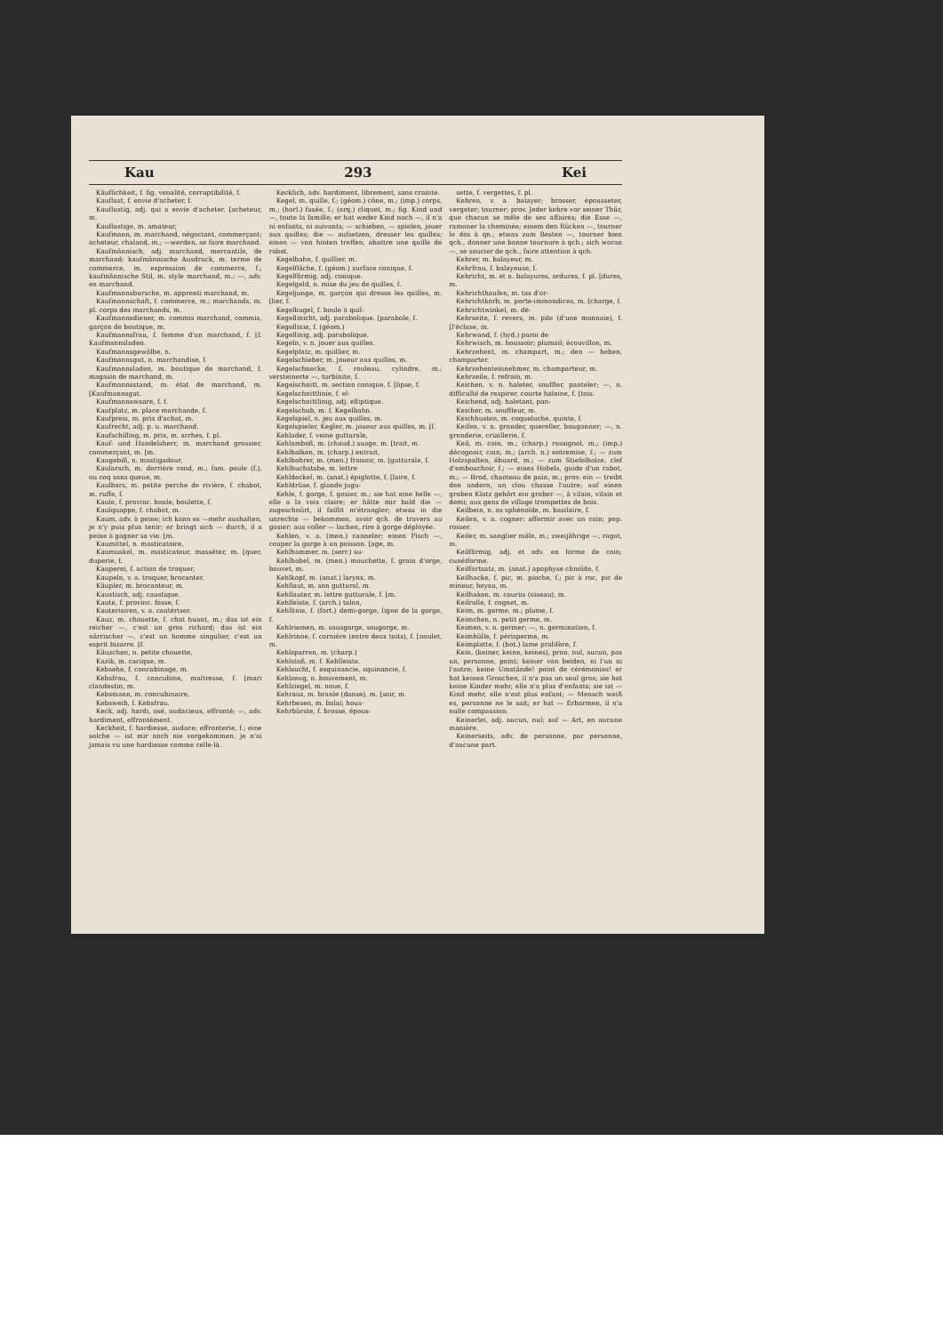Kau 293 Kei
Käuflichkeit, f. fig. venalité, corruptibilité, f.
Kauflust, f. envie d'acheter, f.
Kauflustig, adj. qui a envie d'acheter. [acheteur, m.
Kauflustige, m. amateur,
Kaufmann, m. marchand, négociant, commerçant; acheteur, chaland, m.; —werden, se faire marchand.
Kaufmännisch, adj. marchand, mercantile, de marchand; kaufmännische Ausdruck, m. terme de commerce, m. expression de commerce, f.; kaufmännische Stil, m. style marchand, m.; —, adv. en marchand.
Kaufmannsbursche, m. apprenti marchand, m.
Kaufmannschaft, f. commerce, m.; marchands, m. pl. corps des marchands, m.
Kaufmannsdiener, m. commis marchand, commis, garçon de boutique, m.
Kaufmannsfrau, f. femme d'un marchand, f. [f. Kaufmannsladen.
Kaufmannsgewölbe, n.
Kaufmannsgut, n. marchandise, f.
Kaufmannsladen, m. boutique de marchand, f. magasin de marchand, m.
Kaufmannsstand, m. état de marchand, m. [Kaufmannsgut.
Kaufmannswaare, f. f.
Kaufplatz, m. place marchande, f.
Kaufpreis, m. prix d'achat, m.
Kaufrecht, adj. p. u. marchand.
Kaufschilling, m. prix, m. arrhes, f. pl.
Kauf- und Handelsherr, m. marchand grossier, commerçant, m. [m.
Kaugebiß, n. mastigadour,
Kaularsch, m. derrière rond, m.; fam. poule (f.), ou coq sans queue, m.
Kaulbars, m. petite perche de rivière, f. chabot, m. ruffe, f.
Kaule, f. provinc. boule, boulette, f.
Kaulquappe, f. chabot, m.
Kaum, adv. à peine; ich kann es —mehr aushalten, je n'y puis plus tenir; er bringt sich — durch, il a peine à gagner sa vie. [m.
Kaumittel, n. masticatoire,
Kaumuskel, m. masticateur, masséter, m. [quer, duperie, f.
Kauperei, f. action de troquer,
Kaupeln, v. a. troquer, brocanter.
Käupler, m. brocanteur, m.
Kaustisch, adj. caustique.
Kaute, f. provinc. fosse, f.
Kauterisiren, v. a. cautériser.
Kauz, m. chouette, f. chat huant, m.; das ist ein reicher —, c'est un gros richard; das ist ein närrischer —, c'est un homme singulier, c'est un esprit bizarre. [f.
Käuzchen, n. petite chouette,
Kazik, m. cacique, m.
Kebsehe, f. concubinage, m.
Kebsfrau, f. concubine, maîtresse, f. [mari clandestin, m.
Kebsmann, m. concubinaire,
Kebsweib, f. Kebsfrau.
Keck, adj. hardi, osé, audacieux, effronté; —, adv. hardiment, effrontément.
Keckheit, f. hardiesse, audace; effronterie, f.; eine solche — ist mir noch nie vorgekommen, je n'ai jamais vu une hardiesse comme celle-là.
Kecklich, adv. hardiment, librement, sans crainte.
Kegel, m. quille, f.; (géom.) cône, m.; (imp.) corps, m.; (horl.) fusée, f.; (arq.) cliquet, m.; fig. Kind und —, toute la famille; er hat weder Kind noch —, il n'a ni enfants, ni suivants; — schieben, — spielen, jouer aux quilles; die — aufsetzen, dresser les quilles; einen — von hinten treffen, abattre une quille de rabat.
Kegelbahn, f. quillier, m.
Kegelfläche, f. (géom.) surface conique, f.
Kegelförmig, adj. conique.
Kegelgeld, n. mise du jeu de quilles, f.
Kegeljunge, m. garçon qui dresse les quilles, m. [lier, f.
Kegelkugel, f. boule à quil-
Kegellinicht, adj. parabolique. [parabole, f.
Kegellinie, f. (géom.)
Kegellinig, adj. parabolique.
Kegeln, v. n. jouer aux quilles.
Kegelplatz, m. quillier, m.
Kegelschieber, m. joueur aux quilles, m.
Kegelschnecke, f. rouleau, cylindre, m.; versteinerte —, turbinite, f.
Kegelschnitt, m. section conique, f. [lipse, f.
Kegelschnittlinie, f. el-
Kegelschnittlinig, adj. elliptique.
Kegelschub, m. f. Kegelbahn.
Kegelspiel, n. jeu aux quilles, m.
Kegelspieler, Kegler, m. joueur aux quilles, m. [f.
Kehlader, f. veine gutturale,
Kehlamboß, m. (chaud.) suage, m. [trait, m.
Kehlbalken, m. (charp.) entrait,
Kehlbohrer, m. (men.) fraisoir, m. [gutturale, f.
Kehlbuchstabe, m. lettre
Kehldeckel, m. (anat.) épiglotte, f. [laire, f.
Kehldrüse, f. glande jugu-
Kehle, f. gorge, f. gosier, m.; sie hat eine helle —, elle a la voix claire; er hätte mir bald die — zugeschnürt, il faillit m'étrangler; etwas in die unrechte — bekommen, avoir qch. de travers au gosier; aus voller — lachen, rire à gorge déployée.
Kehlen, v. a. (men.) canneler; einen Fisch —, couper la gorge à un poisson. [age, m.
Kehlhammer, m. (serr.) su-
Kehlhobel, m. (men.) mouchette, f. grain d'orge, bouvet, m.
Kehlkopf, m. (anat.) larynx, m.
Kehllaut, m. son guttural, m.
Kehllauter, m. lettre gutturale, f. [m.
Kehlleiste, f. (arch.) talon,
Kehllinie, f. (fort.) demi-gorge, ligne de la gorge, f.
Kehlriemen, m. sousgorge, sougorge, m.
Kehlrinne, f. cornière (entre deux toits), f. [noulet, m.
Kehlsparren, m. (charp.)
Kehlstoß, m. f. Kehlleiste.
Kehlsucht, f. esquinancie, squinancie, f.
Kehlzeug, n. bouvement, m.
Kehlziegel, m. noue, f.
Kehraus, m. branle (danse), m. [soir, m.
Kehrbesen, m. balai; hous-
Kehrbürste, f. brosse, épous-
sette, f. vergettes, f. pl.
Kehren, v. a. balayer; brosser, épousseter, vergeter; tourner; prov. Jeder kehre vor seiner Thür, que chacun se mêle de ses affaires; die Esse —, ramoner la cheminée; einem den Rücken —, tourner le dos à qn.; etwas zum Besten —, tourner bien qch., donner une bonne tournure à qch.; sich woran —, se soucier de qch., faire attention à qch.
Kehrer, m. balayeur, m.
Kehrfrau, f. balayeuse, f.
Kehricht, m. et n. balayures, ordures, f. pl. [dures, m.
Kehrichthaufen, m. tas d'or-
Kehrichtkorb, m. porte-immondices, m. [charge, f.
Kehrichtwinkel, m. dé-
Kehrseite, f. revers, m. pile (d'une monnaie), f. [l'écluse, m.
Kehrwand, f. (hyd.) paroi de
Kehrwisch, m. houssoir; plumail; écouvillon, m.
Kehrzehent, m. champart, m.; den — heben, champarter.
Kehrzehenteinnehmer, m. champarteur, m.
Kehrzeile, f. refrain, m.
Keichen, v. n. haleter, souffler, panteler; —, n. difficulté de respirer, courte haleine, f. [tois.
Keichend, adj. haletant, pan-
Keicher, m. souffleur, m.
Keichhusten, m. coqueluche, quinte, f.
Keifen, v. n. gronder, quereller, bougonner; —, n. gronderie, criaillerie, f.
Keil, m. coin, m.; (charp.) rossignol, m.; (imp.) décognoir, coin, m.; (arch. n.) entremise, f.; — zum Holzspalten, ébuard, m.; — zum Stiefelholze, clef d'embouchoir, f.; — eines Hobels, guide d'un rabot, m.; — Brod, chanteau de pain, m.; prov. ein — treibt den andern, un clou chasse l'autre; auf einen groben Klotz gehört ein grober —, à vilain, vilain et demi; aux gens de village trompettes de bois.
Keilbein, n. os sphénoïde, m. basilaire, f.
Keilen, v. a. cogner; affermir avec un coin; pop. rosser.
Keiler, m. sanglier mâle, m.; zweijährige —, ragot, m.
Keilförmig, adj. et adv. en forme de coin; cunéiforme.
Keilfortsatz, m. (anat.) apophyse clinoïde, f.
Keilhacke, f. pic, m. pioche, f.; pic à roc, pic de mineur, hoyau, m.
Keilhaken, m. couriis (oiseau), m.
Keilrolle, f. cognet, m.
Keim, m. germe, m.; plume, f.
Keimchen, n. petit germe, m.
Keimen, v. n. germer; —, n. germination, f.
Keimhülle, f. périsperme, m.
Keimplatte, f. (bot.) lame prolifère, f.
Kein, (keiner, keine, keines), pron. nul, aucun, pas un, personne, point; keiner von beiden, ni l'un ni l'autre; keine Umstände! point de cérémonies! er hat keinen Groschen, il n'a pas un seul gros; sie hat keine Kinder mehr, elle n'a plus d'enfants; sie ist — Kind mehr, elle n'est plus enfant; — Mensch weiß es, personne ne le sait; er hat — Erbarmen, il n'a nulle compassion.
Keinerlei, adj. aucun, nul; auf — Art, en aucune manière.
Keinerseits, adv. de personne, par personne, d'aucune part.